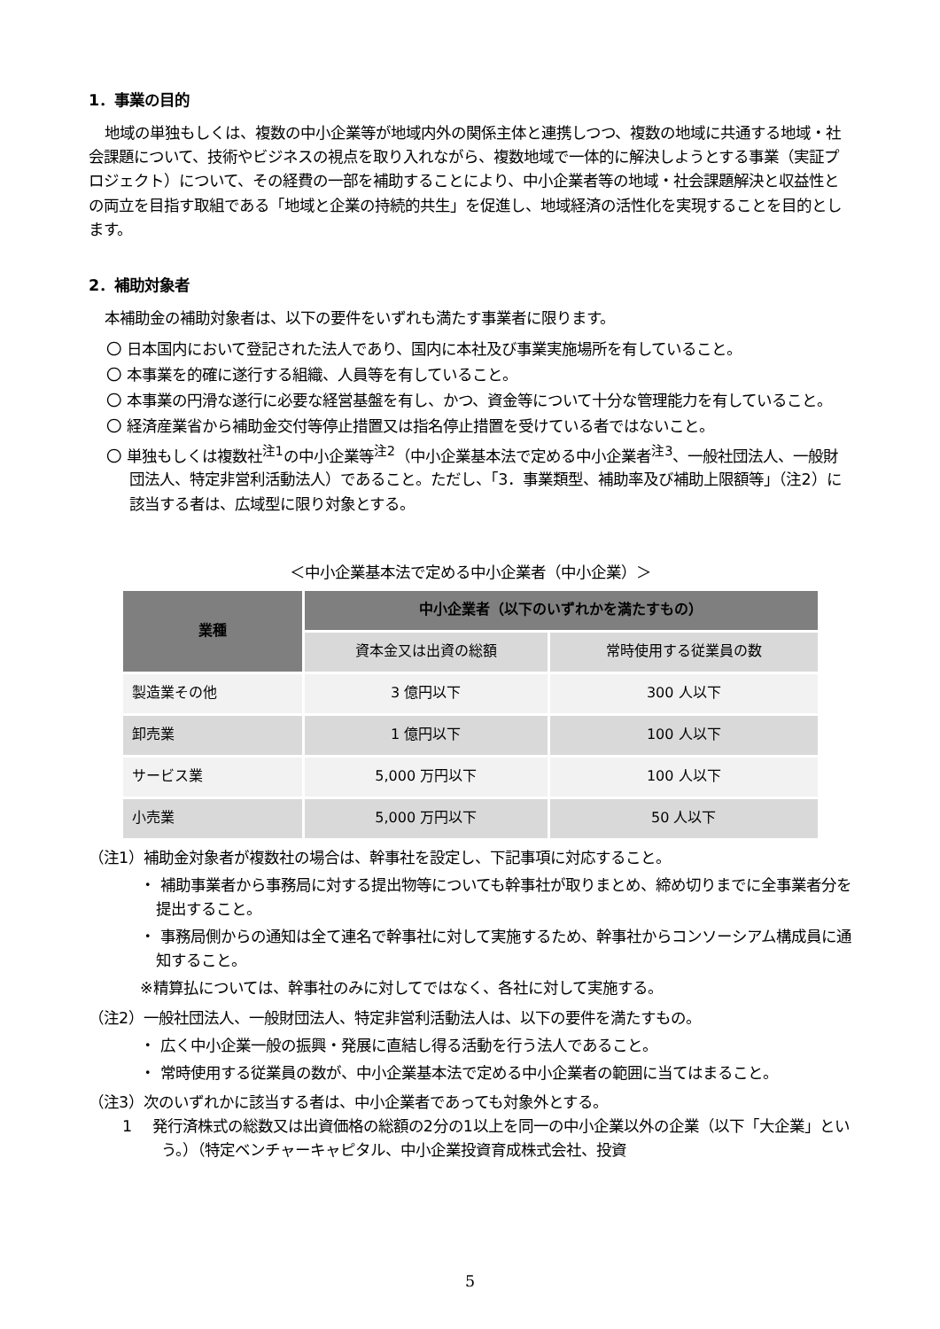1．事業の目的
地域の単独もしくは、複数の中小企業等が地域内外の関係主体と連携しつつ、複数の地域に共通する地域・社会課題について、技術やビジネスの視点を取り入れながら、複数地域で一体的に解決しようとする事業（実証プロジェクト）について、その経費の一部を補助することにより、中小企業者等の地域・社会課題解決と収益性との両立を目指す取組である「地域と企業の持続的共生」を促進し、地域経済の活性化を実現することを目的とします。
2．補助対象者
本補助金の補助対象者は、以下の要件をいずれも満たす事業者に限ります。
〇 日本国内において登記された法人であり、国内に本社及び事業実施場所を有していること。
〇 本事業を的確に遂行する組織、人員等を有していること。
〇 本事業の円滑な遂行に必要な経営基盤を有し、かつ、資金等について十分な管理能力を有していること。
〇 経済産業省から補助金交付等停止措置又は指名停止措置を受けている者ではないこと。
〇 単独もしくは複数社<sup>注1</sup>の中小企業等<sup>注2</sup>（中小企業基本法で定める中小企業者<sup>注3</sup>、一般社団法人、一般財団法人、特定非営利活動法人）であること。ただし、「3．事業類型、補助率及び補助上限額等」（注2）に該当する者は、広域型に限り対象とする。
＜中小企業基本法で定める中小企業者（中小企業）＞
| 業種 | 中小企業者（以下のいずれかを満たすもの） | |
| --- | --- | --- |
| | 資本金又は出資の総額 | 常時使用する従業員の数 |
| 製造業その他 | 3 億円以下 | 300 人以下 |
| 卸売業 | 1 億円以下 | 100 人以下 |
| サービス業 | 5,000 万円以下 | 100 人以下 |
| 小売業 | 5,000 万円以下 | 50 人以下 |
（注1）補助金対象者が複数社の場合は、幹事社を設定し、下記事項に対応すること。
・ 補助事業者から事務局に対する提出物等についても幹事社が取りまとめ、締め切りまでに全事業者分を提出すること。
・ 事務局側からの通知は全て連名で幹事社に対して実施するため、幹事社からコンソーシアム構成員に通知すること。
※精算払については、幹事社のみに対してではなく、各社に対して実施する。
（注2）一般社団法人、一般財団法人、特定非営利活動法人は、以下の要件を満たすもの。
・ 広く中小企業一般の振興・発展に直結し得る活動を行う法人であること。
・ 常時使用する従業員の数が、中小企業基本法で定める中小企業者の範囲に当てはまること。
（注3）次のいずれかに該当する者は、中小企業者であっても対象外とする。
1　 発行済株式の総数又は出資価格の総額の2分の1以上を同一の中小企業以外の企業（以下「大企業」という。）（特定ベンチャーキャピタル、中小企業投資育成株式会社、投資
5